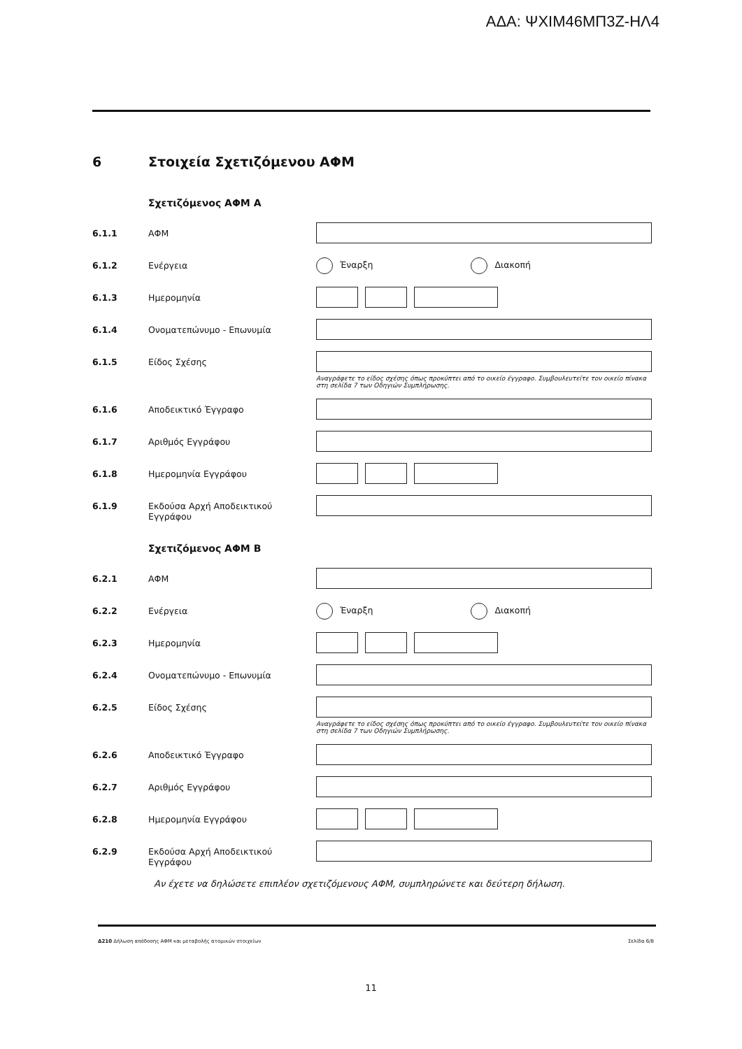ΑΔΑ: ΨΧΙΜ46ΜΠ3Ζ-ΗΛ4
6 Στοιχεία Σχετιζόμενου ΑΦΜ
Σχετιζόμενος ΑΦΜ Α
6.1.1 ΑΦΜ
6.1.2 Ενέργεια
Έναρξη Διακοπή
6.1.3 Ημερομηνία
6.1.4 Ονοματεπώνυμο - Επωνυμία
6.1.5 Είδος Σχέσης
Αναγράφετε το είδος σχέσης όπως προκύπτει από το οικείο έγγραφο. Συμβουλευτείτε τον οικείο πίνακα στη σελίδα 7 των Οδηγιών Συμπλήρωσης.
6.1.6 Αποδεικτικό Έγγραφο
6.1.7 Αριθμός Εγγράφου
6.1.8 Ημερομηνία Εγγράφου
6.1.9 Εκδούσα Αρχή Αποδεικτικού Εγγράφου
Σχετιζόμενος ΑΦΜ Β
6.2.1 ΑΦΜ
6.2.2 Ενέργεια
Έναρξη Διακοπή
6.2.3 Ημερομηνία
6.2.4 Ονοματεπώνυμο - Επωνυμία
6.2.5 Είδος Σχέσης
Αναγράφετε το είδος σχέσης όπως προκύπτει από το οικείο έγγραφο. Συμβουλευτείτε τον οικείο πίνακα στη σελίδα 7 των Οδηγιών Συμπλήρωσης.
6.2.6 Αποδεικτικό Έγγραφο
6.2.7 Αριθμός Εγγράφου
6.2.8 Ημερομηνία Εγγράφου
6.2.9 Εκδούσα Αρχή Αποδεικτικού Εγγράφου
Αν έχετε να δηλώσετε επιπλέον σχετιζόμενους ΑΦΜ, συμπληρώνετε και δεύτερη δήλωση.
Δ210 Δήλωση απόδοσης ΑΦΜ και μεταβολής ατομικών στοιχείων
Σελίδα 6/8
11